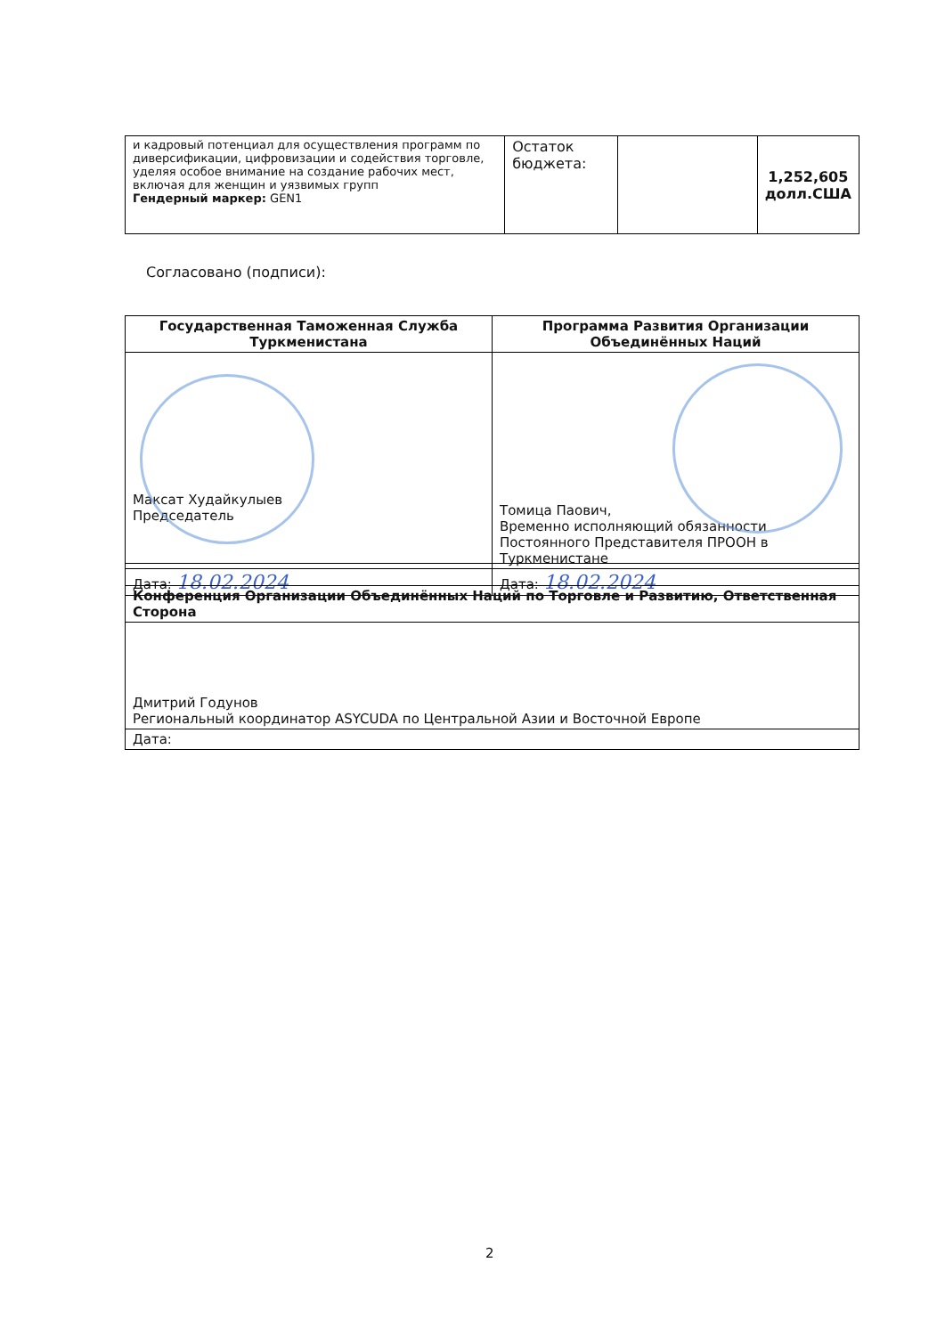| и кадровый потенциал для осуществления программ по диверсификации, цифровизации и содействия торговле, уделяя особое внимание на создание рабочих мест, включая для женщин и уязвимых групп Гендерный маркер: GEN1 | Остаток бюджета: | | 1,252,605 долл.США |
Согласовано (подписи):
| Государственная Таможенная Служба Туркменистана | Программа Развития Организации Объединённых Наций |
| --- | --- |
| Максат Худайкулыев Председатель | Томица Паович, Временно исполняющий обязанности Постоянного Представителя ПРООН в Туркменистане |
| Дата: 18.02.2024 | Дата: 18.02.2024 |
| Конференция Организации Объединённых Наций по Торговле и Развитию, Ответственная Сторона |
| --- |
| Дмитрий Годунов Региональный координатор ASYCUDA по Центральной Азии и Восточной Европе |
| Дата: |
2